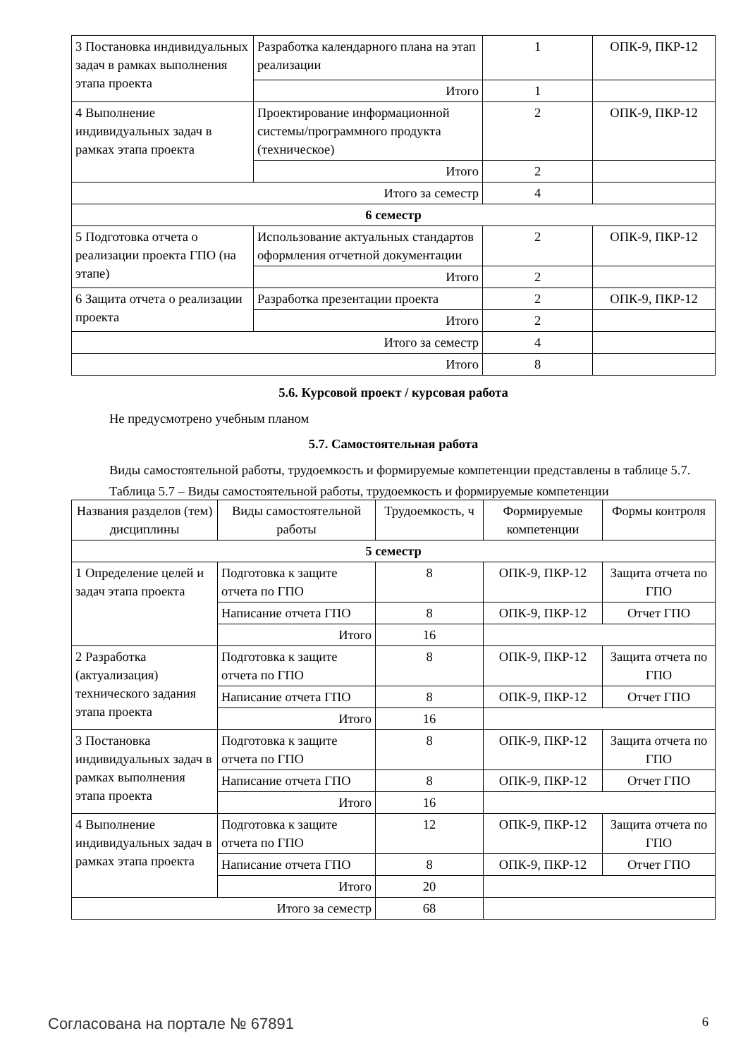| 3 Постановка индивидуальных задач в рамках выполнения этапа проекта | Разработка календарного плана на этап реализации | 1 | ОПК-9, ПКР-12 |
| | Итого | 1 | |
| 4 Выполнение индивидуальных задач в рамках этапа проекта | Проектирование информационной системы/программного продукта (техническое) | 2 | ОПК-9, ПКР-12 |
| | Итого | 2 | |
| Итого за семестр | | 4 | |
| 6 семестр | | | |
| 5 Подготовка отчета о реализации проекта ГПО (на этапе) | Использование актуальных стандартов оформления отчетной документации | 2 | ОПК-9, ПКР-12 |
| | Итого | 2 | |
| 6 Защита отчета о реализации проекта | Разработка презентации проекта | 2 | ОПК-9, ПКР-12 |
| | Итого | 2 | |
| Итого за семестр | | 4 | |
| Итого | | 8 | |
5.6. Курсовой проект / курсовая работа
Не предусмотрено учебным планом
5.7. Самостоятельная работа
Виды самостоятельной работы, трудоемкость и формируемые компетенции представлены в таблице 5.7.
Таблица 5.7 – Виды самостоятельной работы, трудоемкость и формируемые компетенции
| Названия разделов (тем) дисциплины | Виды самостоятельной работы | Трудоемкость, ч | Формируемые компетенции | Формы контроля |
| --- | --- | --- | --- | --- |
| 5 семестр | | | | |
| 1 Определение целей и задач этапа проекта | Подготовка к защите отчета по ГПО | 8 | ОПК-9, ПКР-12 | Защита отчета по ГПО |
| | Написание отчета ГПО | 8 | ОПК-9, ПКР-12 | Отчет ГПО |
| | Итого | 16 | | |
| 2 Разработка (актуализация) технического задания этапа проекта | Подготовка к защите отчета по ГПО | 8 | ОПК-9, ПКР-12 | Защита отчета по ГПО |
| | Написание отчета ГПО | 8 | ОПК-9, ПКР-12 | Отчет ГПО |
| | Итого | 16 | | |
| 3 Постановка индивидуальных задач в рамках выполнения этапа проекта | Подготовка к защите отчета по ГПО | 8 | ОПК-9, ПКР-12 | Защита отчета по ГПО |
| | Написание отчета ГПО | 8 | ОПК-9, ПКР-12 | Отчет ГПО |
| | Итого | 16 | | |
| 4 Выполнение индивидуальных задач в рамках этапа проекта | Подготовка к защите отчета по ГПО | 12 | ОПК-9, ПКР-12 | Защита отчета по ГПО |
| | Написание отчета ГПО | 8 | ОПК-9, ПКР-12 | Отчет ГПО |
| | Итого | 20 | | |
| Итого за семестр | | 68 | | |
Согласована на портале № 67891 6